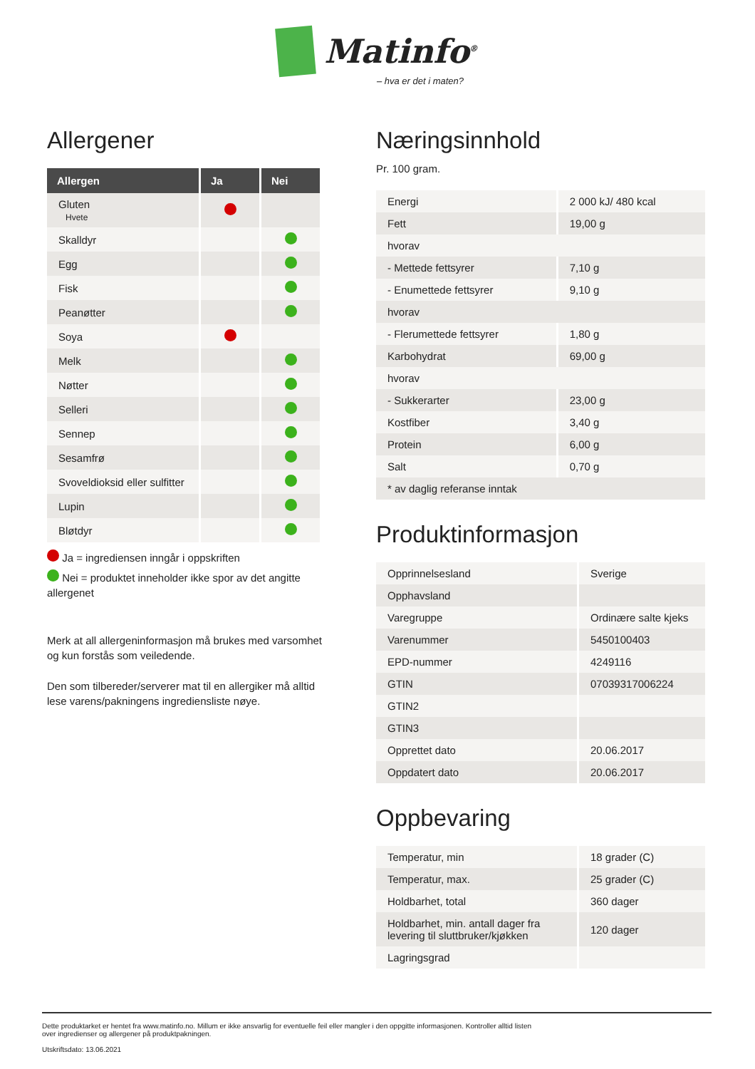Matinfo<sup>®</sup>
– hva er det i maten?
Allergener
| Allergen | Ja | Nei |
| --- | --- | --- |
| Gluten Hvete | | |
| Skalldyr | | |
| Egg | | |
| Fisk | | |
| Peanøtter | | |
| Soya | | |
| Melk | | |
| Nøtter | | |
| Selleri | | |
| Sennep | | |
| Sesamfrø | | |
| Svoveldioksid eller sulfitter | | |
| Lupin | | |
| Bløtdyr | | |
Ja = ingrediensen inngår i oppskriften
Nei = produktet inneholder ikke spor av det angitte allergenet
Merk at all allergeninformasjon må brukes med varsomhet og kun forstås som veiledende.
Den som tilbereder/serverer mat til en allergiker må alltid lese varens/pakningens ingrediensliste nøye.
Næringsinnhold
Pr. 100 gram.
| Energi | 2 000 kJ/ 480 kcal |
| Fett | 19,00 g |
| hvorav | |
| - Mettede fettsyrer | 7,10 g |
| - Enumettede fettsyrer | 9,10 g |
| hvorav | |
| - Flerumettede fettsyrer | 1,80 g |
| Karbohydrat | 69,00 g |
| hvorav | |
| - Sukkerarter | 23,00 g |
| Kostfiber | 3,40 g |
| Protein | 6,00 g |
| Salt | 0,70 g |
| * av daglig referanse inntak | |
Produktinformasjon
| Opprinnelsesland | Sverige |
| Opphavsland | |
| Varegruppe | Ordinære salte kjeks |
| Varenummer | 5450100403 |
| EPD-nummer | 4249116 |
| GTIN | 07039317006224 |
| GTIN2 | |
| GTIN3 | |
| Opprettet dato | 20.06.2017 |
| Oppdatert dato | 20.06.2017 |
Oppbevaring
| Temperatur, min | 18 grader (C) |
| Temperatur, max. | 25 grader (C) |
| Holdbarhet, total | 360 dager |
| Holdbarhet, min. antall dager fra levering til sluttbruker/kjøkken | 120 dager |
| Lagringsgrad | |
Dette produktarket er hentet fra www.matinfo.no. Millum er ikke ansvarlig for eventuelle feil eller mangler i den oppgitte informasjonen. Kontroller alltid listen
over ingredienser og allergener på produktpakningen.
Utskriftsdato: 13.06.2021